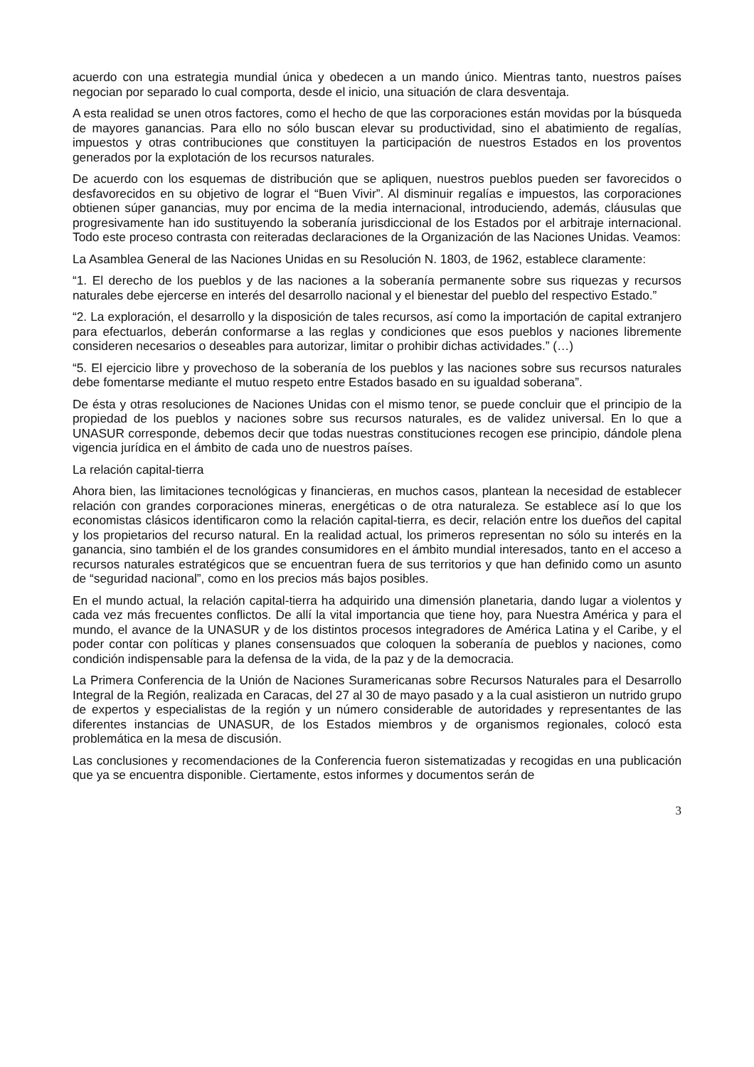acuerdo con una estrategia mundial única y obedecen a un mando único. Mientras tanto, nuestros países negocian por separado lo cual comporta, desde el inicio, una situación de clara desventaja.
A esta realidad se unen otros factores, como el hecho de que las corporaciones están movidas por la búsqueda de mayores ganancias. Para ello no sólo buscan elevar su productividad, sino el abatimiento de regalías, impuestos y otras contribuciones que constituyen la participación de nuestros Estados en los proventos generados por la explotación de los recursos naturales.
De acuerdo con los esquemas de distribución que se apliquen, nuestros pueblos pueden ser favorecidos o desfavorecidos en su objetivo de lograr el “Buen Vivir”. Al disminuir regalías e impuestos, las corporaciones obtienen súper ganancias, muy por encima de la media internacional, introduciendo, además, cláusulas que progresivamente han ido sustituyendo la soberanía jurisdiccional de los Estados por el arbitraje internacional. Todo este proceso contrasta con reiteradas declaraciones de la Organización de las Naciones Unidas. Veamos:
La Asamblea General de las Naciones Unidas en su Resolución N. 1803, de 1962, establece claramente:
“1. El derecho de los pueblos y de las naciones a la soberanía permanente sobre sus riquezas y recursos naturales debe ejercerse en interés del desarrollo nacional y el bienestar del pueblo del respectivo Estado.”
“2. La exploración, el desarrollo y la disposición de tales recursos, así como la importación de capital extranjero para efectuarlos, deberán conformarse a las reglas y condiciones que esos pueblos y naciones libremente consideren necesarios o deseables para autorizar, limitar o prohibir dichas actividades.” (…)
“5. El ejercicio libre y provechoso de la soberanía de los pueblos y las naciones sobre sus recursos naturales debe fomentarse mediante el mutuo respeto entre Estados basado en su igualdad soberana”.
De ésta y otras resoluciones de Naciones Unidas con el mismo tenor, se puede concluir que el principio de la propiedad de los pueblos y naciones sobre sus recursos naturales, es de validez universal. En lo que a UNASUR corresponde, debemos decir que todas nuestras constituciones recogen ese principio, dándole plena vigencia jurídica en el ámbito de cada uno de nuestros países.
La relación capital-tierra
Ahora bien, las limitaciones tecnológicas y financieras, en muchos casos, plantean la necesidad de establecer relación con grandes corporaciones mineras, energéticas o de otra naturaleza. Se establece así lo que los economistas clásicos identificaron como la relación capital-tierra, es decir, relación entre los dueños del capital y los propietarios del recurso natural. En la realidad actual, los primeros representan no sólo su interés en la ganancia, sino también el de los grandes consumidores en el ámbito mundial interesados, tanto en el acceso a recursos naturales estratégicos que se encuentran fuera de sus territorios y que han definido como un asunto de “seguridad nacional”, como en los precios más bajos posibles.
En el mundo actual, la relación capital-tierra ha adquirido una dimensión planetaria, dando lugar a violentos y cada vez más frecuentes conflictos. De allí la vital importancia que tiene hoy, para Nuestra América y para el mundo, el avance de la UNASUR y de los distintos procesos integradores de América Latina y el Caribe, y el poder contar con políticas y planes consensuados que coloquen la soberanía de pueblos y naciones, como condición indispensable para la defensa de la vida, de la paz y de la democracia.
La Primera Conferencia de la Unión de Naciones Suramericanas sobre Recursos Naturales para el Desarrollo Integral de la Región, realizada en Caracas, del 27 al 30 de mayo pasado y a la cual asistieron un nutrido grupo de expertos y especialistas de la región y un número considerable de autoridades y representantes de las diferentes instancias de UNASUR, de los Estados miembros y de organismos regionales, colocó esta problemática en la mesa de discusión.
Las conclusiones y recomendaciones de la Conferencia fueron sistematizadas y recogidas en una publicación que ya se encuentra disponible. Ciertamente, estos informes y documentos serán de
3